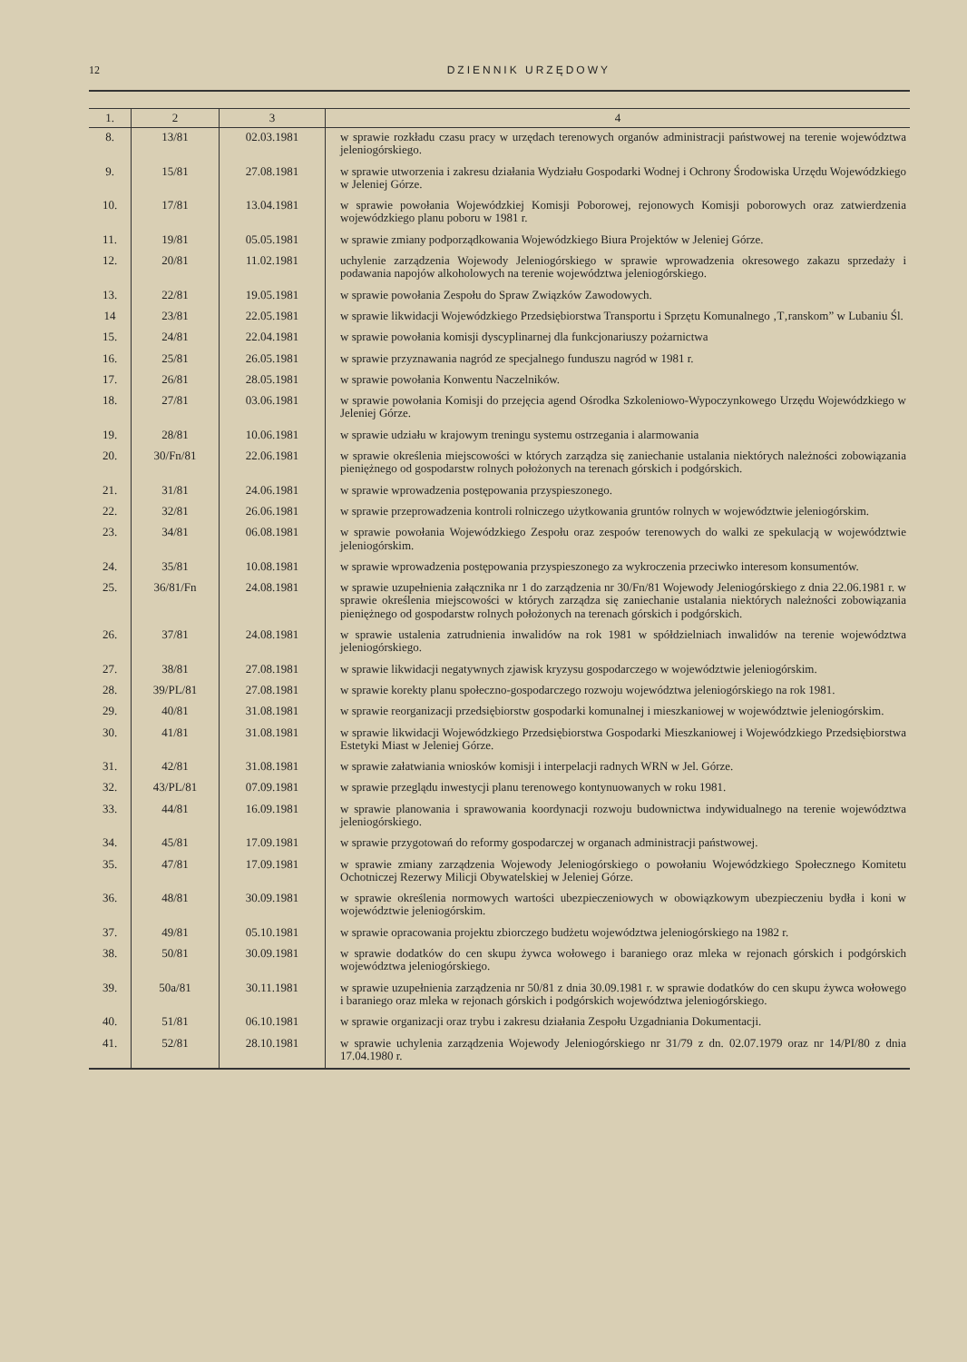12 DZIENNIK URZĘDOWY
| 1. | 2 | 3 | 4 |
| --- | --- | --- | --- |
| 8. | 13/81 | 02.03.1981 | w sprawie rozkładu czasu pracy w urzędach terenowych organów administracji państwowej na terenie województwa jeleniogórskiego. |
| 9. | 15/81 | 27.08.1981 | w sprawie utworzenia i zakresu działania Wydziału Gospodarki Wodnej i Ochrony Środowiska Urzędu Wojewódzkiego w Jeleniej Górze. |
| 10. | 17/81 | 13.04.1981 | w sprawie powołania Wojewódzkiej Komisji Poborowej, rejonowych Komisji poborowych oraz zatwierdzenia wojewódzkiego planu poboru w 1981 r. |
| 11. | 19/81 | 05.05.1981 | w sprawie zmiany podporządkowania Wojewódzkiego Biura Projektów w Jeleniej Górze. |
| 12. | 20/81 | 11.02.1981 | uchylenie zarządzenia Wojewody Jeleniogórskiego w sprawie wprowadzenia okresowego zakazu sprzedaży i podawania napojów alkoholowych na terenie województwa jeleniogórskiego. |
| 13. | 22/81 | 19.05.1981 | w sprawie powołania Zespołu do Spraw Związków Zawodowych. |
| 14 | 23/81 | 22.05.1981 | w sprawie likwidacji Wojewódzkiego Przedsiębiorstwa Transportu i Sprzętu Komunalnego ‚T‚ranskom” w Lubaniu Śl. |
| 15. | 24/81 | 22.04.1981 | w sprawie powołania komisji dyscyplinarnej dla funkcjonariuszy pożarnictwa |
| 16. | 25/81 | 26.05.1981 | w sprawie przyznawania nagród ze specjalnego funduszu nagród w 1981 r. |
| 17. | 26/81 | 28.05.1981 | w sprawie powołania Konwentu Naczelników. |
| 18. | 27/81 | 03.06.1981 | w sprawie powołania Komisji do przejęcia agend Ośrodka Szkoleniowo-Wypoczynkowego Urzędu Wojewódzkiego w Jeleniej Górze. |
| 19. | 28/81 | 10.06.1981 | w sprawie udziału w krajowym treningu systemu ostrzegania i alarmowania |
| 20. | 30/Fn/81 | 22.06.1981 | w sprawie określenia miejscowości w których zarządza się zaniechanie ustalania niektórych należności zobowiązania pieniężnego od gospodarstw rolnych położonych na terenach górskich i podgórskich. |
| 21. | 31/81 | 24.06.1981 | w sprawie wprowadzenia postępowania przyspieszonego. |
| 22. | 32/81 | 26.06.1981 | w sprawie przeprowadzenia kontroli rolniczego użytkowania gruntów rolnych w województwie jeleniogórskim. |
| 23. | 34/81 | 06.08.1981 | w sprawie powołania Wojewódzkiego Zespołu oraz zespoów terenowych do walki ze spekulacją w województwie jeleniogórskim. |
| 24. | 35/81 | 10.08.1981 | w sprawie wprowadzenia postępowania przyspieszonego za wykroczenia przeciwko interesom konsumentów. |
| 25. | 36/81/Fn | 24.08.1981 | w sprawie uzupełnienia załącznika nr 1 do zarządzenia nr 30/Fn/81 Wojewody Jeleniogórskiego z dnia 22.06.1981 r. w sprawie określenia miejscowości w których zarządza się zaniechanie ustalania niektórych należności zobowiązania pieniężnego od gospodarstw rolnych położonych na terenach górskich i podgórskich. |
| 26. | 37/81 | 24.08.1981 | w sprawie ustalenia zatrudnienia inwalidów na rok 1981 w spółdzielniach inwalidów na terenie województwa jeleniogórskiego. |
| 27. | 38/81 | 27.08.1981 | w sprawie likwidacji negatywnych zjawisk kryzysu gospodarczego w województwie jeleniogórskim. |
| 28. | 39/PL/81 | 27.08.1981 | w sprawie korekty planu społeczno-gospodarczego rozwoju województwa jeleniogórskiego na rok 1981. |
| 29. | 40/81 | 31.08.1981 | w sprawie reorganizacji przedsiębiorstw gospodarki komunalnej i mieszkaniowej w województwie jeleniogórskim. |
| 30. | 41/81 | 31.08.1981 | w sprawie likwidacji Wojewódzkiego Przedsiębiorstwa Gospodarki Mieszkaniowej i Wojewódzkiego Przedsiębiorstwa Estetyki Miast w Jeleniej Górze. |
| 31. | 42/81 | 31.08.1981 | w sprawie załatwiania wniosków komisji i interpelacji radnych WRN w Jel. Górze. |
| 32. | 43/PL/81 | 07.09.1981 | w sprawie przeglądu inwestycji planu terenowego kontynuowanych w roku 1981. |
| 33. | 44/81 | 16.09.1981 | w sprawie planowania i sprawowania koordynacji rozwoju budownictwa indywidualnego na terenie województwa jeleniogórskiego. |
| 34. | 45/81 | 17.09.1981 | w sprawie przygotowań do reformy gospodarczej w organach administracji państwowej. |
| 35. | 47/81 | 17.09.1981 | w sprawie zmiany zarządzenia Wojewody Jeleniogórskiego o powołaniu Wojewódzkiego Społecznego Komitetu Ochotniczej Rezerwy Milicji Obywatelskiej w Jeleniej Górze. |
| 36. | 48/81 | 30.09.1981 | w sprawie określenia normowych wartości ubezpieczeniowych w obowiązkowym ubezpieczeniu bydła i koni w województwie jeleniogórskim. |
| 37. | 49/81 | 05.10.1981 | w sprawie opracowania projektu zbiorczego budżetu województwa jeleniogórskiego na 1982 r. |
| 38. | 50/81 | 30.09.1981 | w sprawie dodatków do cen skupu żywca wołowego i baraniego oraz mleka w rejonach górskich i podgórskich województwa jeleniogórskiego. |
| 39. | 50a/81 | 30.11.1981 | w sprawie uzupełnienia zarządzenia nr 50/81 z dnia 30.09.1981 r. w sprawie dodatków do cen skupu żywca wołowego i baraniego oraz mleka w rejonach górskich i podgórskich województwa jeleniogórskiego. |
| 40. | 51/81 | 06.10.1981 | w sprawie organizacji oraz trybu i zakresu działania Zespołu Uzgadniania Dokumentacji. |
| 41. | 52/81 | 28.10.1981 | w sprawie uchylenia zarządzenia Wojewody Jeleniogórskiego nr 31/79 z dn. 02.07.1979 oraz nr 14/PI/80 z dnia 17.04.1980 r. |